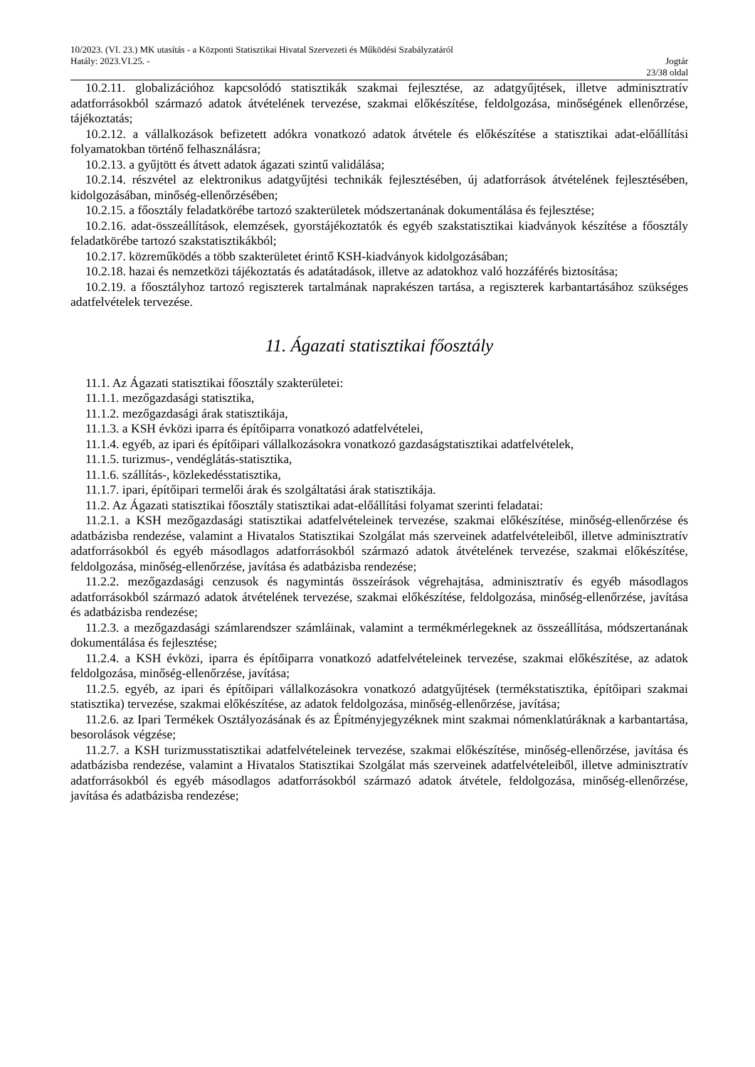10/2023. (VI. 23.) MK utasítás - a Központi Statisztikai Hivatal Szervezeti és Működési Szabályzatáról
Hatály: 2023.VI.25. - Jogtár
23/38 oldal
10.2.11. globalizációhoz kapcsolódó statisztikák szakmai fejlesztése, az adatgyűjtések, illetve adminisztratív adatforrásokból származó adatok átvételének tervezése, szakmai előkészítése, feldolgozása, minőségének ellenőrzése, tájékoztatás;
10.2.12. a vállalkozások befizetett adókra vonatkozó adatok átvétele és előkészítése a statisztikai adat-előállítási folyamatokban történő felhasználásra;
10.2.13. a gyűjtött és átvett adatok ágazati szintű validálása;
10.2.14. részvétel az elektronikus adatgyűjtési technikák fejlesztésében, új adatforrások átvételének fejlesztésében, kidolgozásában, minőség-ellenőrzésében;
10.2.15. a főosztály feladatkörébe tartozó szakterületek módszertanának dokumentálása és fejlesztése;
10.2.16. adat-összeállítások, elemzések, gyorstájékoztatók és egyéb szakstatisztikai kiadványok készítése a főosztály feladatkörébe tartozó szakstatisztikákból;
10.2.17. közreműködés a több szakterületet érintő KSH-kiadványok kidolgozásában;
10.2.18. hazai és nemzetközi tájékoztatás és adatátadások, illetve az adatokhoz való hozzáférés biztosítása;
10.2.19. a főosztályhoz tartozó regiszterek tartalmának naprakészen tartása, a regiszterek karbantartásához szükséges adatfelvételek tervezése.
11. Ágazati statisztikai főosztály
11.1. Az Ágazati statisztikai főosztály szakterületei:
11.1.1. mezőgazdasági statisztika,
11.1.2. mezőgazdasági árak statisztikája,
11.1.3. a KSH évközi iparra és építőiparra vonatkozó adatfelvételei,
11.1.4. egyéb, az ipari és építőipari vállalkozásokra vonatkozó gazdaságstatisztikai adatfelvételek,
11.1.5. turizmus-, vendéglátás-statisztika,
11.1.6. szállítás-, közlekedésstatisztika,
11.1.7. ipari, építőipari termelői árak és szolgáltatási árak statisztikája.
11.2. Az Ágazati statisztikai főosztály statisztikai adat-előállítási folyamat szerinti feladatai:
11.2.1. a KSH mezőgazdasági statisztikai adatfelvételeinek tervezése, szakmai előkészítése, minőség-ellenőrzése és adatbázisba rendezése, valamint a Hivatalos Statisztikai Szolgálat más szerveinek adatfelvételeiből, illetve adminisztratív adatforrásokból és egyéb másodlagos adatforrásokból származó adatok átvételének tervezése, szakmai előkészítése, feldolgozása, minőség-ellenőrzése, javítása és adatbázisba rendezése;
11.2.2. mezőgazdasági cenzusok és nagymintás összeírások végrehajtása, adminisztratív és egyéb másodlagos adatforrásokból származó adatok átvételének tervezése, szakmai előkészítése, feldolgozása, minőség-ellenőrzése, javítása és adatbázisba rendezése;
11.2.3. a mezőgazdasági számlarendszer számláinak, valamint a termékmérlegeknek az összeállítása, módszertanának dokumentálása és fejlesztése;
11.2.4. a KSH évközi, iparra és építőiparra vonatkozó adatfelvételeinek tervezése, szakmai előkészítése, az adatok feldolgozása, minőség-ellenőrzése, javítása;
11.2.5. egyéb, az ipari és építőipari vállalkozásokra vonatkozó adatgyűjtések (termékstatisztika, építőipari szakmai statisztika) tervezése, szakmai előkészítése, az adatok feldolgozása, minőség-ellenőrzése, javítása;
11.2.6. az Ipari Termékek Osztályozásának és az Építményjegyzéknek mint szakmai nómenklatúráknak a karbantartása, besorolások végzése;
11.2.7. a KSH turizmusstatisztikai adatfelvételeinek tervezése, szakmai előkészítése, minőség-ellenőrzése, javítása és adatbázisba rendezése, valamint a Hivatalos Statisztikai Szolgálat más szerveinek adatfelvételeiből, illetve adminisztratív adatforrásokból és egyéb másodlagos adatforrásokból származó adatok átvétele, feldolgozása, minőség-ellenőrzése, javítása és adatbázisba rendezése;